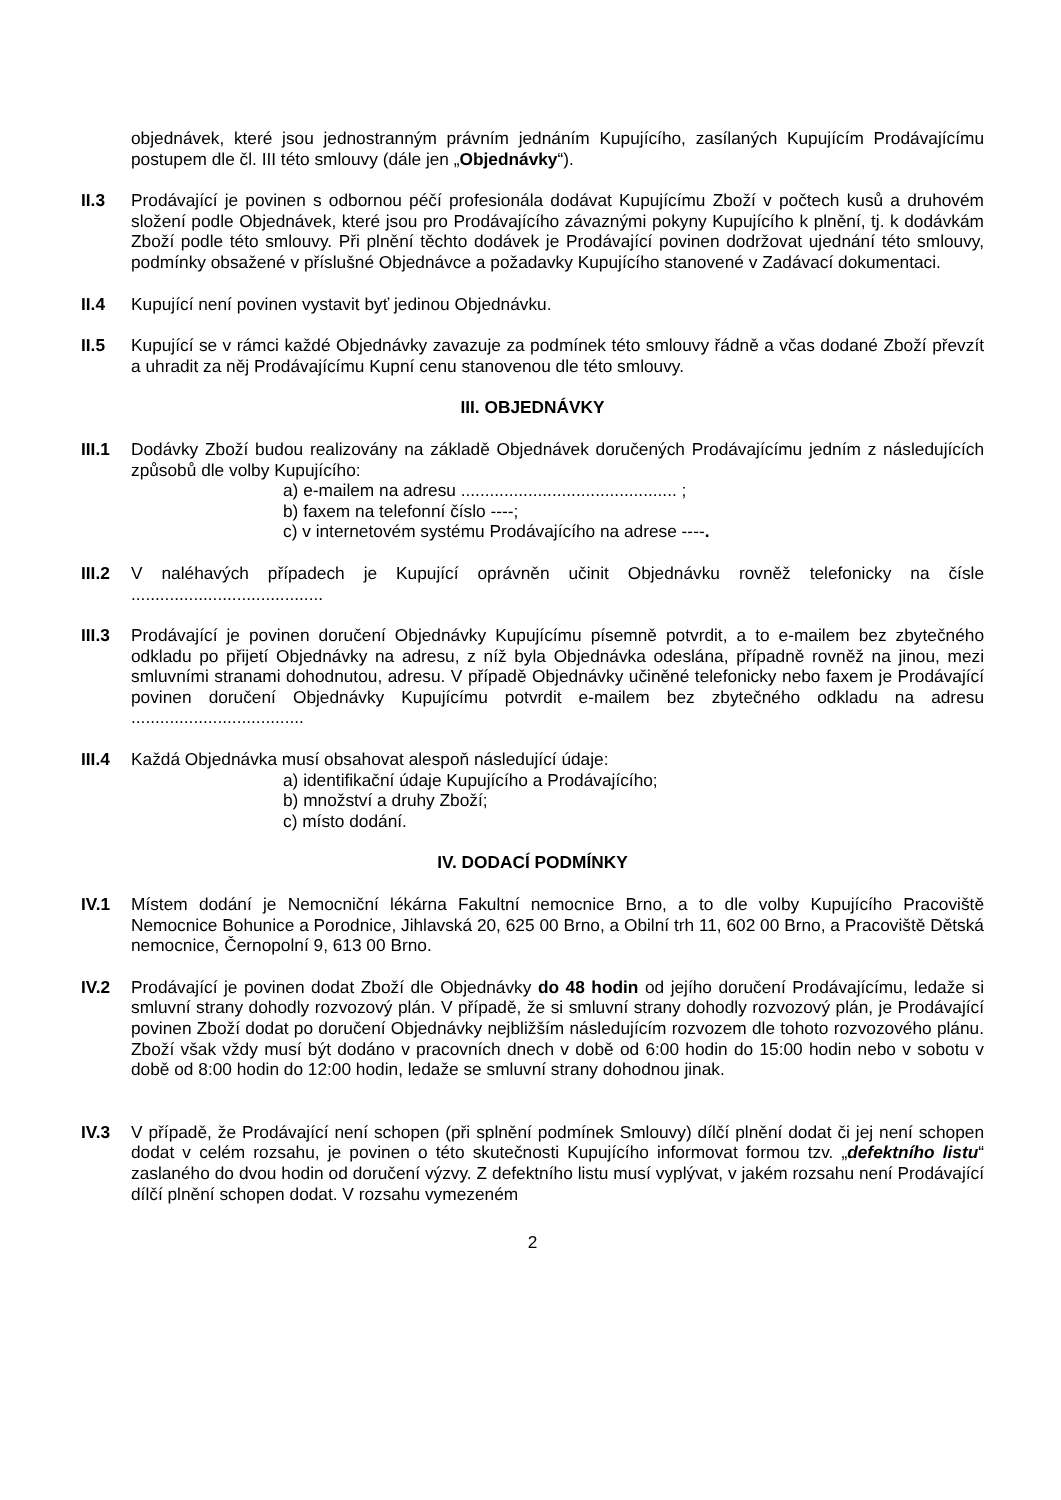objednávek, které jsou jednostranným právním jednáním Kupujícího, zasílaných Kupujícím Prodávajícímu postupem dle čl. III této smlouvy (dále jen „Objednávky“).
II.3 Prodávající je povinen s odbornou péčí profesionála dodávat Kupujícímu Zboží v počtech kusů a druhovém složení podle Objednávek, které jsou pro Prodávajícího závaznými pokyny Kupujícího k plnění, tj. k dodávkám Zboží podle této smlouvy. Při plnění těchto dodávek je Prodávající povinen dodržovat ujednání této smlouvy, podmínky obsažené v příslušné Objednávce a požadavky Kupujícího stanovené v Zadávací dokumentaci.
II.4 Kupující není povinen vystavit byť jedinou Objednávku.
II.5 Kupující se v rámci každé Objednávky zavazuje za podmínek této smlouvy řádně a včas dodané Zboží převzít a uhradit za něj Prodávajícímu Kupní cenu stanovenou dle této smlouvy.
III. OBJEDNÁVKY
III.1
Dodávky Zboží budou realizovány na základě Objednávek doručených Prodávajícímu jedním z následujících způsobů dle volby Kupujícího:
a) e-mailem na adresu ............................................. ;
b) faxem na telefonní číslo ----;
c) v internetovém systému Prodávajícího na adrese ----.
III.2
V naléhavých případech je Kupující oprávněn učinit Objednávku rovněž telefonicky na čísle ........................................
III.3
Prodávající je povinen doručení Objednávky Kupujícímu písemně potvrdit, a to e-mailem bez zbytečného odkladu po přijetí Objednávky na adresu, z níž byla Objednávka odeslána, případně rovněž na jinou, mezi smluvními stranami dohodnutou, adresu. V případě Objednávky učiněné telefonicky nebo faxem je Prodávající povinen doručení Objednávky Kupujícímu potvrdit e-mailem bez zbytečného odkladu na adresu ....................................
III.4
Každá Objednávka musí obsahovat alespoň následující údaje:
a) identifikační údaje Kupujícího a Prodávajícího;
b) množství a druhy Zboží;
c) místo dodání.
IV. DODACÍ PODMÍNKY
IV.1 Místem dodání je Nemocniční lékárna Fakultní nemocnice Brno, a to dle volby Kupujícího Pracoviště Nemocnice Bohunice a Porodnice, Jihlavská 20, 625 00 Brno, a Obilní trh 11, 602 00 Brno, a Pracoviště Dětská nemocnice, Černopolní 9, 613 00 Brno.
IV.2 Prodávající je povinen dodat Zboží dle Objednávky do 48 hodin od jejího doručení Prodávajícímu, ledaže si smluvní strany dohodly rozvozový plán. V případě, že si smluvní strany dohodly rozvozový plán, je Prodávající povinen Zboží dodat po doručení Objednávky nejbližším následujícím rozvozem dle tohoto rozvozového plánu. Zboží však vždy musí být dodáno v pracovních dnech v době od 6:00 hodin do 15:00 hodin nebo v sobotu v době od 8:00 hodin do 12:00 hodin, ledaže se smluvní strany dohodnou jinak.
IV.3 V případě, že Prodávající není schopen (při splnění podmínek Smlouvy) dílčí plnění dodat či jej není schopen dodat v celém rozsahu, je povinen o této skutečnosti Kupujícího informovat formou tzv. „defektního listu“ zaslaného do dvou hodin od doručení výzvy. Z defektního listu musí vyplývat, v jakém rozsahu není Prodávající dílčí plnění schopen dodat. V rozsahu vymezeném
2